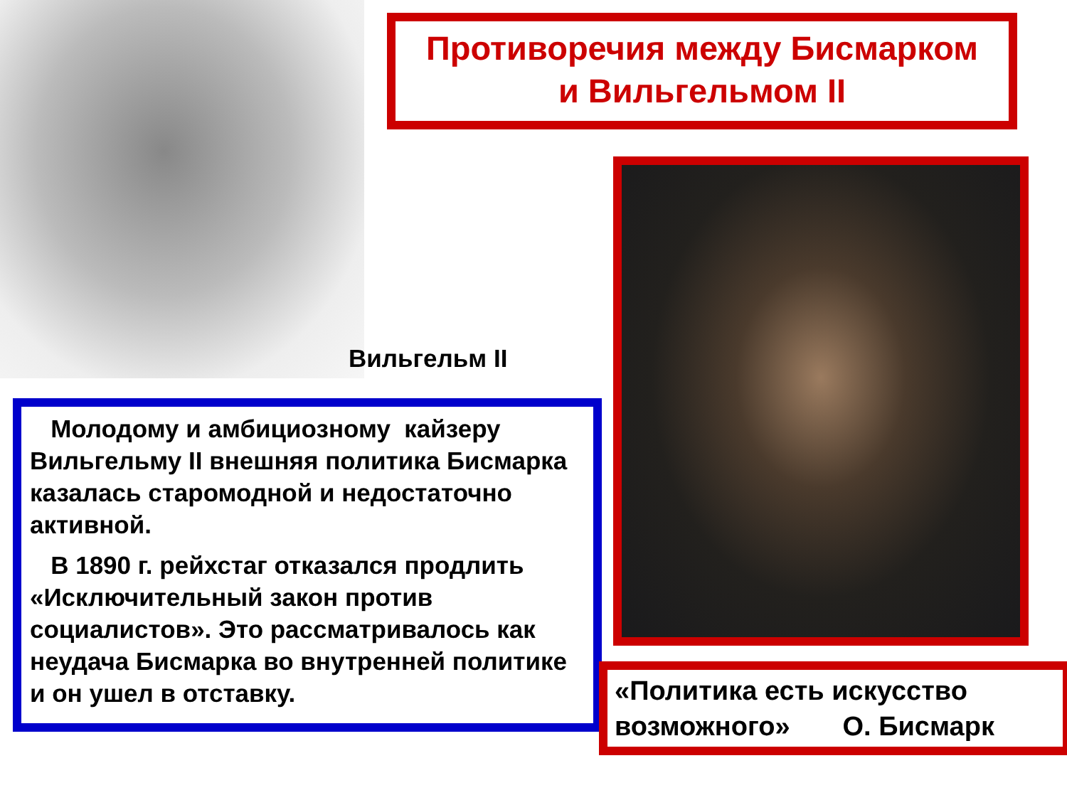Вильгельм II
Молодому и амбициозному кайзеру Вильгельму II внешняя политика Бисмарка казалась старомодной и недостаточно активной.
В 1890 г. рейхстаг отказался продлить «Исключительный закон против социалистов». Это рассматривалось как неудача Бисмарка во внутренней политике и он ушел в отставку.
Противоречия между Бисмарком
и Вильгельмом II
«Политика есть искусство возможного» О. Бисмарк